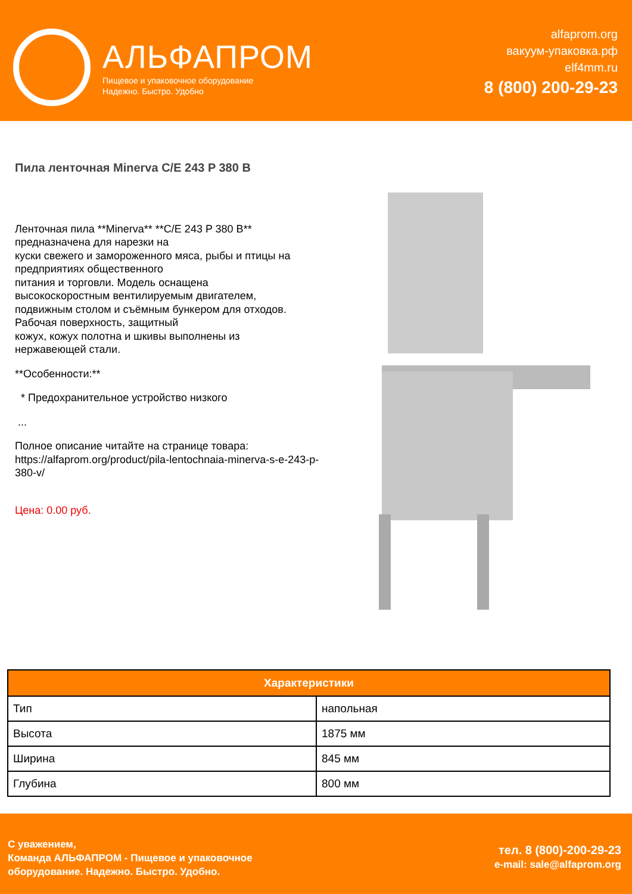АЛЬФАПРОМ
Пищевое и упаковочное оборудование
Надежно. Быстро. Удобно
alfaprom.org
вакуум-упаковка.рф
elf4mm.ru
8 (800) 200-29-23
Пила ленточная Minerva C/E 243 P 380 B
Ленточная пила **Minerva** **C/E 243 P 380 B**
предназначена для нарезки на
куски свежего и замороженного мяса, рыбы и птицы на
предприятиях общественного
питания и торговли. Модель оснащена
высокоскоростным вентилируемым двигателем,
подвижным столом и съёмным бункером для отходов.
Рабочая поверхность, защитный
кожух, кожух полотна и шкивы выполнены из
нержавеющей стали.
**Особенности:**
* Предохранительное устройство низкого
...
Полное описание читайте на странице товара:
https://alfaprom.org/product/pila-lentochnaia-minerva-s-e-243-p-380-v/
Цена: 0.00 руб.
| Характеристики | |
| --- | --- |
| Тип | напольная |
| Высота | 1875 мм |
| Ширина | 845 мм |
| Глубина | 800 мм |
С уважением,
Команда АЛЬФАПРОМ - Пищевое и упаковочное
оборудование. Надежно. Быстро. Удобно.
тел. 8 (800)-200-29-23
e-mail: sale@alfaprom.org